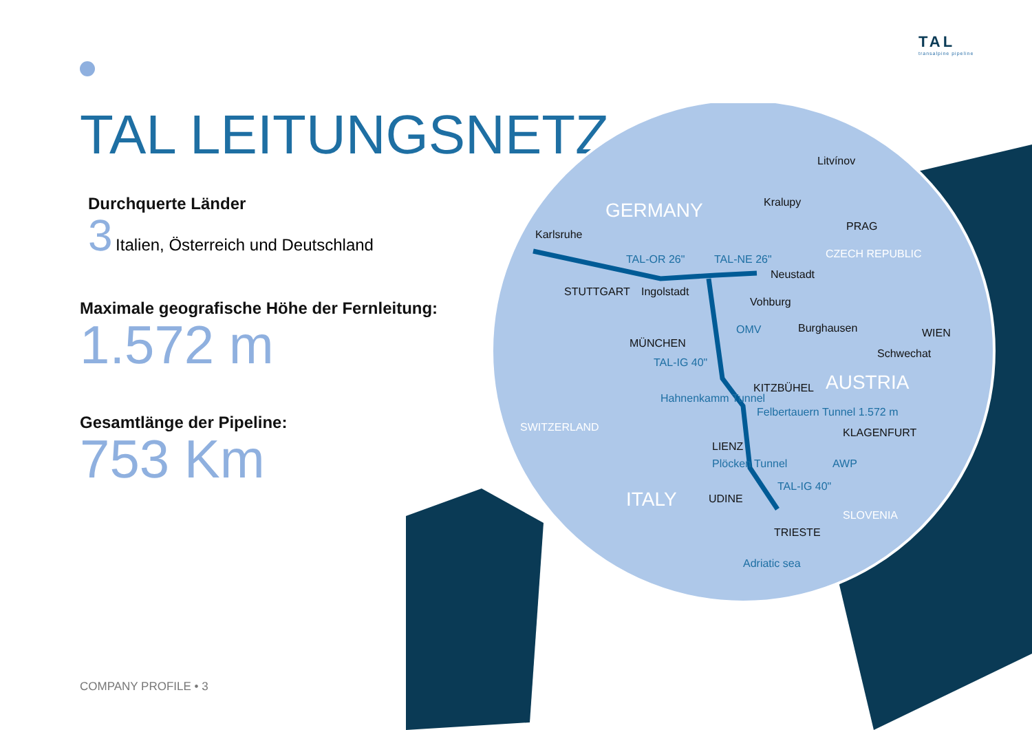TAL
transalpine pipeline
TAL LEITUNGSNETZ
Durchquerte Länder
3 Italien, Österreich und Deutschland
Maximale geografische Höhe der Fernleitung:
1.572 m
Gesamtlänge der Pipeline:
753 Km
Litvínov
Kralupy GERMANY
PRAG
Karlsruhe
TAL-OR 26" TAL-NE 26" CZECH REPUBLIC
Neustadt
STUTTGART Ingolstadt
Vohburg
OMV Burghausen WIEN
MÜNCHEN
TAL-IG 40"
Schwechat
AUSTRIA
KITZBÜHEL
Hahnenkamm Tunnel
Felbertauern Tunnel 1.572 m
SWITZERLAND KLAGENFURT
LIENZ
Plöcken Tunnel AWP
TAL-IG 40"
UDINE ITALY
SLOVENIA
TRIESTE
Adriatic sea
COMPANY PROFILE • 3